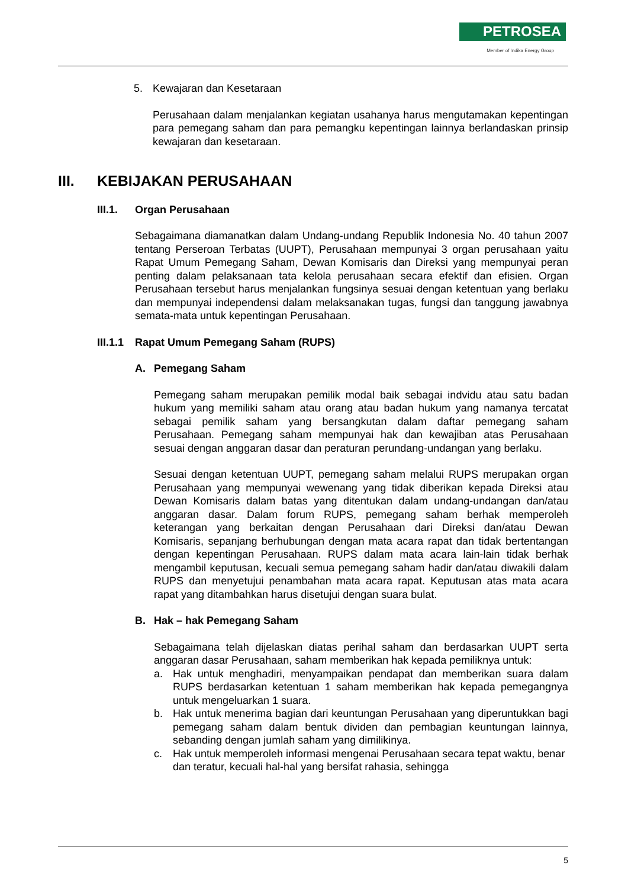PETROSEA
Member of Indika Energy Group
5. Kewajaran dan Kesetaraan
Perusahaan dalam menjalankan kegiatan usahanya harus mengutamakan kepentingan para pemegang saham dan para pemangku kepentingan lainnya berlandaskan prinsip kewajaran dan kesetaraan.
III. KEBIJAKAN PERUSAHAAN
III.1. Organ Perusahaan
Sebagaimana diamanatkan dalam Undang-undang Republik Indonesia No. 40 tahun 2007 tentang Perseroan Terbatas (UUPT), Perusahaan mempunyai 3 organ perusahaan yaitu Rapat Umum Pemegang Saham, Dewan Komisaris dan Direksi yang mempunyai peran penting dalam pelaksanaan tata kelola perusahaan secara efektif dan efisien. Organ Perusahaan tersebut harus menjalankan fungsinya sesuai dengan ketentuan yang berlaku dan mempunyai independensi dalam melaksanakan tugas, fungsi dan tanggung jawabnya semata-mata untuk kepentingan Perusahaan.
III.1.1 Rapat Umum Pemegang Saham (RUPS)
A. Pemegang Saham
Pemegang saham merupakan pemilik modal baik sebagai indvidu atau satu badan hukum yang memiliki saham atau orang atau badan hukum yang namanya tercatat sebagai pemilik saham yang bersangkutan dalam daftar pemegang saham Perusahaan. Pemegang saham mempunyai hak dan kewajiban atas Perusahaan sesuai dengan anggaran dasar dan peraturan perundang-undangan yang berlaku.
Sesuai dengan ketentuan UUPT, pemegang saham melalui RUPS merupakan organ Perusahaan yang mempunyai wewenang yang tidak diberikan kepada Direksi atau Dewan Komisaris dalam batas yang ditentukan dalam undang-undangan dan/atau anggaran dasar. Dalam forum RUPS, pemegang saham berhak memperoleh keterangan yang berkaitan dengan Perusahaan dari Direksi dan/atau Dewan Komisaris, sepanjang berhubungan dengan mata acara rapat dan tidak bertentangan dengan kepentingan Perusahaan. RUPS dalam mata acara lain-lain tidak berhak mengambil keputusan, kecuali semua pemegang saham hadir dan/atau diwakili dalam RUPS dan menyetujui penambahan mata acara rapat. Keputusan atas mata acara rapat yang ditambahkan harus disetujui dengan suara bulat.
B. Hak – hak Pemegang Saham
Sebagaimana telah dijelaskan diatas perihal saham dan berdasarkan UUPT serta anggaran dasar Perusahaan, saham memberikan hak kepada pemiliknya untuk:
a. Hak untuk menghadiri, menyampaikan pendapat dan memberikan suara dalam RUPS berdasarkan ketentuan 1 saham memberikan hak kepada pemegangnya untuk mengeluarkan 1 suara.
b. Hak untuk menerima bagian dari keuntungan Perusahaan yang diperuntukkan bagi pemegang saham dalam bentuk dividen dan pembagian keuntungan lainnya, sebanding dengan jumlah saham yang dimilikinya.
c. Hak untuk memperoleh informasi mengenai Perusahaan secara tepat waktu, benar dan teratur, kecuali hal-hal yang bersifat rahasia, sehingga
5